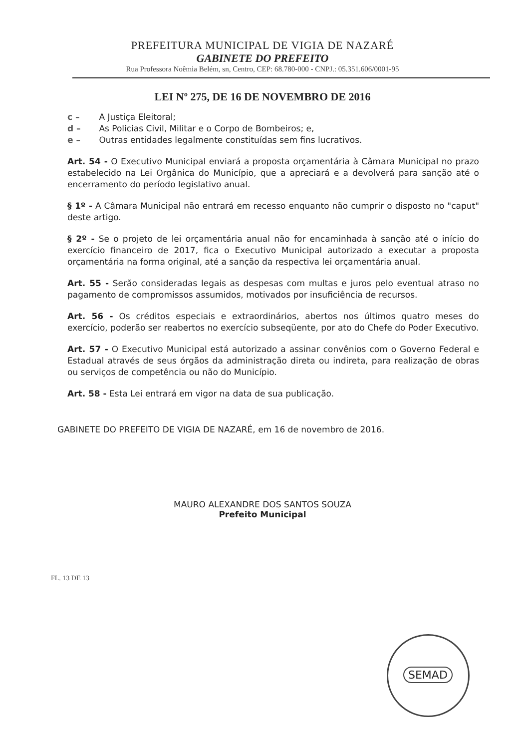PREFEITURA MUNICIPAL DE VIGIA DE NAZARÉ
GABINETE DO PREFEITO
Rua Professora Noêmia Belém, sn, Centro, CEP: 68.780-000 - CNPJ.: 05.351.606/0001-95
LEI Nº 275, DE 16 DE NOVEMBRO DE 2016
c – A Justiça Eleitoral;
d – As Policias Civil, Militar e o Corpo de Bombeiros; e,
e – Outras entidades legalmente constituídas sem fins lucrativos.
Art. 54 - O Executivo Municipal enviará a proposta orçamentária à Câmara Municipal no prazo estabelecido na Lei Orgânica do Município, que a apreciará e a devolverá para sanção até o encerramento do período legislativo anual.
§ 1º - A Câmara Municipal não entrará em recesso enquanto não cumprir o disposto no "caput" deste artigo.
§ 2º - Se o projeto de lei orçamentária anual não for encaminhada à sanção até o início do exercício financeiro de 2017, fica o Executivo Municipal autorizado a executar a proposta orçamentária na forma original, até a sanção da respectiva lei orçamentária anual.
Art. 55 - Serão consideradas legais as despesas com multas e juros pelo eventual atraso no pagamento de compromissos assumidos, motivados por insuficiência de recursos.
Art. 56 - Os créditos especiais e extraordinários, abertos nos últimos quatro meses do exercício, poderão ser reabertos no exercício subseqüente, por ato do Chefe do Poder Executivo.
Art. 57 - O Executivo Municipal está autorizado a assinar convênios com o Governo Federal e Estadual através de seus órgãos da administração direta ou indireta, para realização de obras ou serviços de competência ou não do Município.
Art. 58 - Esta Lei entrará em vigor na data de sua publicação.
GABINETE DO PREFEITO DE VIGIA DE NAZARÉ, em 16 de novembro de 2016.
MAURO ALEXANDRE DOS SANTOS SOUZA
Prefeito Municipal
FL. 13 DE 13
SEMAD